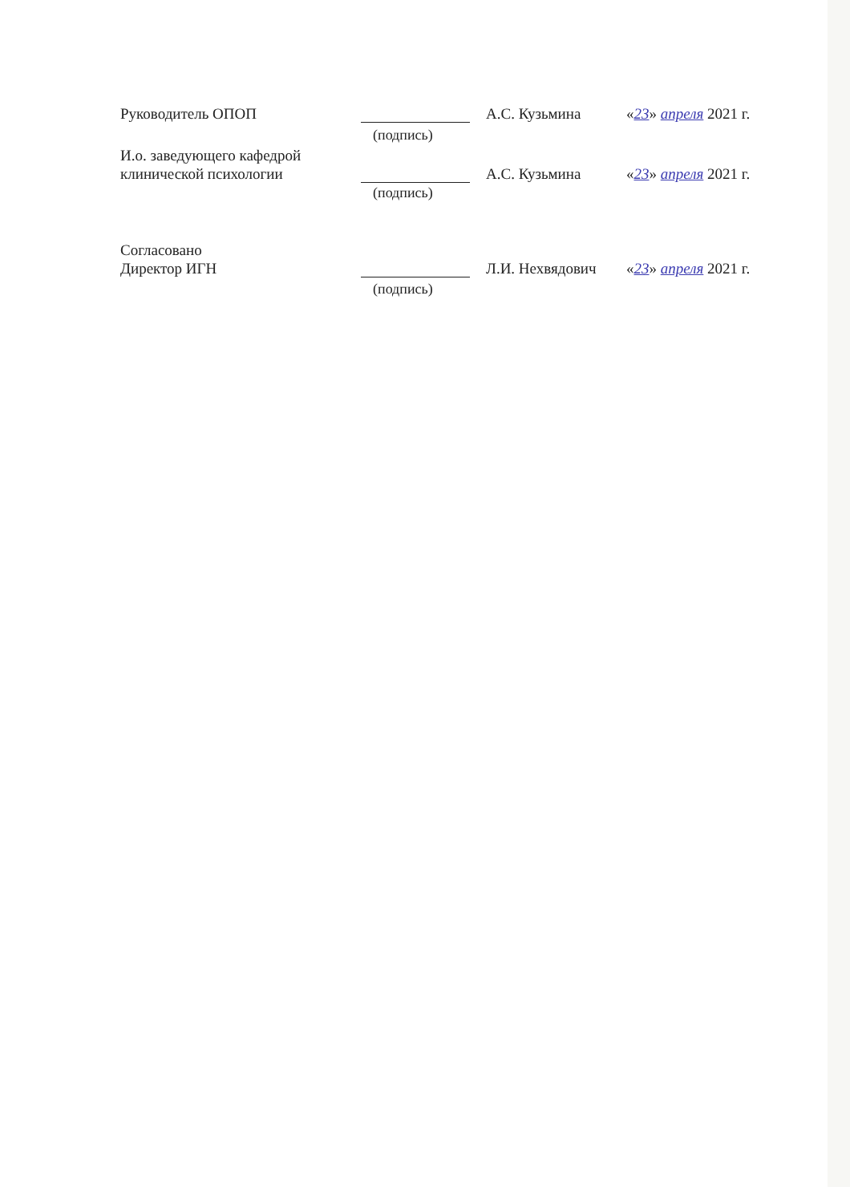Руководитель ОПОП
А.С. Кузьмина
«23» апреля 2021 г.
(подпись)
И.о. заведующего кафедрой
клинической психологии
А.С. Кузьмина
«23» апреля 2021 г.
(подпись)
Согласовано
Директор ИГН
Л.И. Нехвядович
«23» апреля 2021 г.
(подпись)